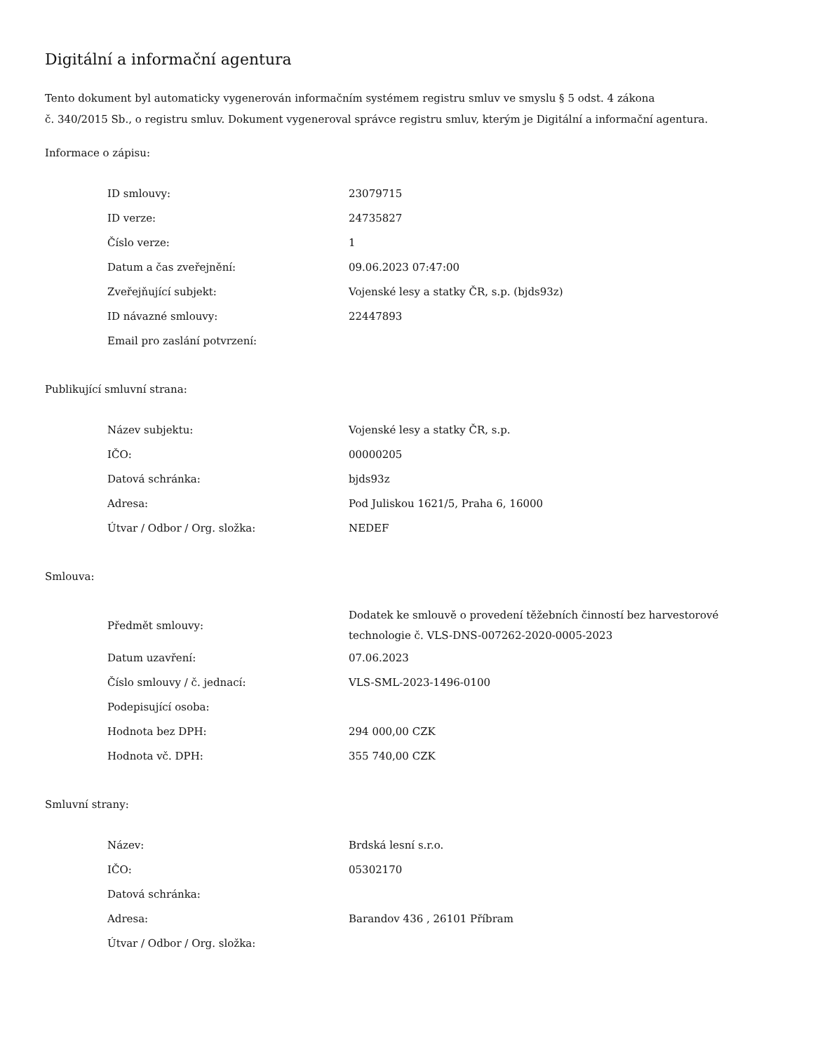Digitální a informační agentura
Tento dokument byl automaticky vygenerován informačním systémem registru smluv ve smyslu § 5 odst. 4 zákona
č. 340/2015 Sb., o registru smluv. Dokument vygeneroval správce registru smluv, kterým je Digitální a informační agentura.
Informace o zápisu:
| ID smlouvy: | 23079715 |
| ID verze: | 24735827 |
| Číslo verze: | 1 |
| Datum a čas zveřejnění: | 09.06.2023 07:47:00 |
| Zveřejňující subjekt: | Vojenské lesy a statky ČR, s.p. (bjds93z) |
| ID návazné smlouvy: | 22447893 |
| Email pro zaslání potvrzení: | |
Publikující smluvní strana:
| Název subjektu: | Vojenské lesy a statky ČR, s.p. |
| IČO: | 00000205 |
| Datová schránka: | bjds93z |
| Adresa: | Pod Juliskou 1621/5, Praha 6, 16000 |
| Útvar / Odbor / Org. složka: | NEDEF |
Smlouva:
| Předmět smlouvy: | Dodatek ke smlouvě o provedení těžebních činností bez harvestorové technologie č. VLS-DNS-007262-2020-0005-2023 |
| Datum uzavření: | 07.06.2023 |
| Číslo smlouvy / č. jednací: | VLS-SML-2023-1496-0100 |
| Podepisující osoba: | |
| Hodnota bez DPH: | 294 000,00 CZK |
| Hodnota vč. DPH: | 355 740,00 CZK |
Smluvní strany:
| Název: | Brdská lesní s.r.o. |
| IČO: | 05302170 |
| Datová schránka: | |
| Adresa: | Barandov 436 , 26101 Příbram |
| Útvar / Odbor / Org. složka: | |